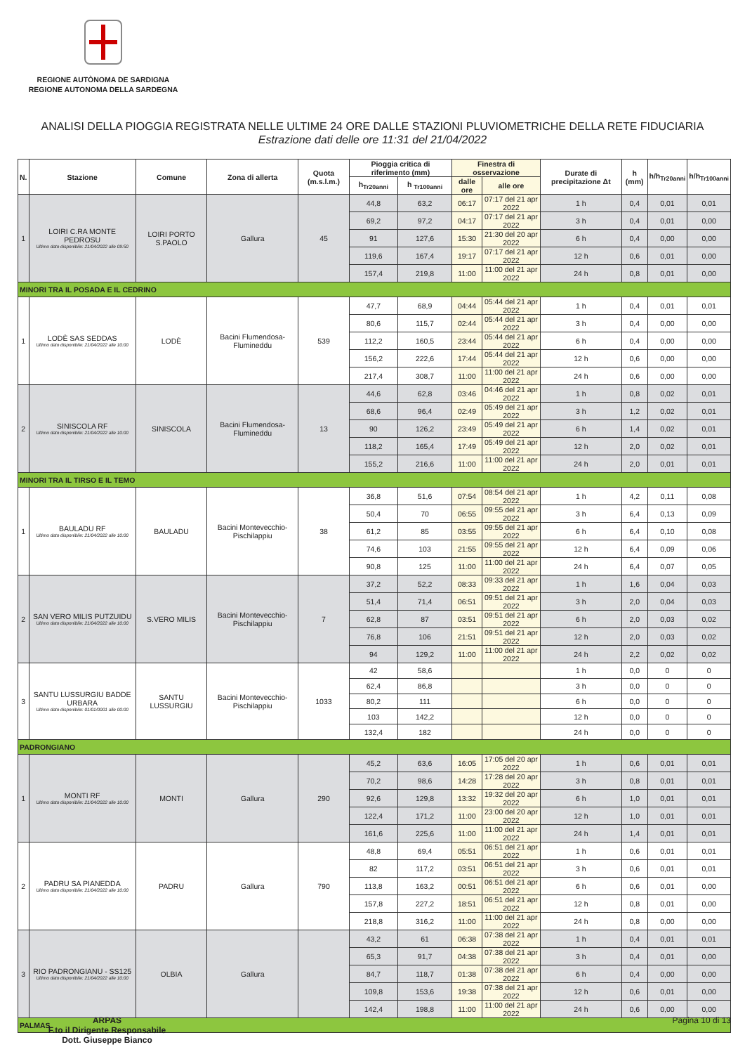REGIONE AUTÒNOMA DE SARDIGNA
REGIONE AUTONOMA DELLA SARDEGNA
ANALISI DELLA PIOGGIA REGISTRATA NELLE ULTIME 24 ORE DALLE STAZIONI PLUVIOMETRICHE DELLA RETE FIDUCIARIA
Estrazione dati delle ore 11:31 del 21/04/2022
| N. | Stazione | Comune | Zona di allerta | Quota (m.s.l.m.) | Pioggia critica di riferimento (mm) | | Finestra di osservazione | | Durate di precipitazione Δt | h (mm) | h/h<sub>Tr20anni</sub> | h/h<sub>Tr100anni</sub> |
| --- | --- | --- | --- | --- | --- | --- | --- | --- | --- | --- | --- | --- |
| | | | | | h<sub>Tr20anni</sub> | h <sub>Tr100anni</sub> | dalle ore | alle ore | | | | |
| 1 | LOIRI C.RA MONTE PEDROSU Ultimo dato disponibile: 21/04/2022 alle 09:50 | LOIRI PORTO S.PAOLO | Gallura | 45 | 44,8 | 63,2 | 06:17 | 07:17 del 21 apr 2022 | 1 h | 0,4 | 0,01 | 0,01 |
| | | | | | 69,2 | 97,2 | 04:17 | 07:17 del 21 apr 2022 | 3 h | 0,4 | 0,01 | 0,00 |
| | | | | | 91 | 127,6 | 15:30 | 21:30 del 20 apr 2022 | 6 h | 0,4 | 0,00 | 0,00 |
| | | | | | 119,6 | 167,4 | 19:17 | 07:17 del 21 apr 2022 | 12 h | 0,6 | 0,01 | 0,00 |
| | | | | | 157,4 | 219,8 | 11:00 | 11:00 del 21 apr 2022 | 24 h | 0,8 | 0,01 | 0,00 |
| MINORI TRA IL POSADA E IL CEDRINO | | | | | | | | | | | | |
| 1 | LODÈ SAS SEDDAS Ultimo dato disponibile: 21/04/2022 alle 10:00 | LODÈ | Bacini Flumendosa-Flumineddu | 539 | 47,7 | 68,9 | 04:44 | 05:44 del 21 apr 2022 | 1 h | 0,4 | 0,01 | 0,01 |
| | | | | | 80,6 | 115,7 | 02:44 | 05:44 del 21 apr 2022 | 3 h | 0,4 | 0,00 | 0,00 |
| | | | | | 112,2 | 160,5 | 23:44 | 05:44 del 21 apr 2022 | 6 h | 0,4 | 0,00 | 0,00 |
| | | | | | 156,2 | 222,6 | 17:44 | 05:44 del 21 apr 2022 | 12 h | 0,6 | 0,00 | 0,00 |
| | | | | | 217,4 | 308,7 | 11:00 | 11:00 del 21 apr 2022 | 24 h | 0,6 | 0,00 | 0,00 |
| 2 | SINISCOLA RF Ultimo dato disponibile: 21/04/2022 alle 10:00 | SINISCOLA | Bacini Flumendosa-Flumineddu | 13 | 44,6 | 62,8 | 03:46 | 04:46 del 21 apr 2022 | 1 h | 0,8 | 0,02 | 0,01 |
| | | | | | 68,6 | 96,4 | 02:49 | 05:49 del 21 apr 2022 | 3 h | 1,2 | 0,02 | 0,01 |
| | | | | | 90 | 126,2 | 23:49 | 05:49 del 21 apr 2022 | 6 h | 1,4 | 0,02 | 0,01 |
| | | | | | 118,2 | 165,4 | 17:49 | 05:49 del 21 apr 2022 | 12 h | 2,0 | 0,02 | 0,01 |
| | | | | | 155,2 | 216,6 | 11:00 | 11:00 del 21 apr 2022 | 24 h | 2,0 | 0,01 | 0,01 |
| MINORI TRA IL TIRSO E IL TEMO | | | | | | | | | | | | |
| 1 | BAULADU RF Ultimo dato disponibile: 21/04/2022 alle 10:00 | BAULADU | Bacini Montevecchio-Pischilappiu | 38 | 36,8 | 51,6 | 07:54 | 08:54 del 21 apr 2022 | 1 h | 4,2 | 0,11 | 0,08 |
| | | | | | 50,4 | 70 | 06:55 | 09:55 del 21 apr 2022 | 3 h | 6,4 | 0,13 | 0,09 |
| | | | | | 61,2 | 85 | 03:55 | 09:55 del 21 apr 2022 | 6 h | 6,4 | 0,10 | 0,08 |
| | | | | | 74,6 | 103 | 21:55 | 09:55 del 21 apr 2022 | 12 h | 6,4 | 0,09 | 0,06 |
| | | | | | 90,8 | 125 | 11:00 | 11:00 del 21 apr 2022 | 24 h | 6,4 | 0,07 | 0,05 |
| 2 | SAN VERO MILIS PUTZUIDU Ultimo dato disponibile: 21/04/2022 alle 10:00 | S.VERO MILIS | Bacini Montevecchio-Pischilappiu | 7 | 37,2 | 52,2 | 08:33 | 09:33 del 21 apr 2022 | 1 h | 1,6 | 0,04 | 0,03 |
| | | | | | 51,4 | 71,4 | 06:51 | 09:51 del 21 apr 2022 | 3 h | 2,0 | 0,04 | 0,03 |
| | | | | | 62,8 | 87 | 03:51 | 09:51 del 21 apr 2022 | 6 h | 2,0 | 0,03 | 0,02 |
| | | | | | 76,8 | 106 | 21:51 | 09:51 del 21 apr 2022 | 12 h | 2,0 | 0,03 | 0,02 |
| | | | | | 94 | 129,2 | 11:00 | 11:00 del 21 apr 2022 | 24 h | 2,2 | 0,02 | 0,02 |
| 3 | SANTU LUSSURGIU BADDE URBARA Ultimo dato disponibile: 01/01/0001 alle 00:00 | SANTU LUSSURGIU | Bacini Montevecchio-Pischilappiu | 1033 | 42 | 58,6 | | | 1 h | 0,0 | 0 | 0 |
| | | | | | 62,4 | 86,8 | | | 3 h | 0,0 | 0 | 0 |
| | | | | | 80,2 | 111 | | | 6 h | 0,0 | 0 | 0 |
| | | | | | 103 | 142,2 | | | 12 h | 0,0 | 0 | 0 |
| | | | | | 132,4 | 182 | | | 24 h | 0,0 | 0 | 0 |
| PADRONGIANO | | | | | | | | | | | | |
| 1 | MONTI RF Ultimo dato disponibile: 21/04/2022 alle 10:00 | MONTI | Gallura | 290 | 45,2 | 63,6 | 16:05 | 17:05 del 20 apr 2022 | 1 h | 0,6 | 0,01 | 0,01 |
| | | | | | 70,2 | 98,6 | 14:28 | 17:28 del 20 apr 2022 | 3 h | 0,8 | 0,01 | 0,01 |
| | | | | | 92,6 | 129,8 | 13:32 | 19:32 del 20 apr 2022 | 6 h | 1,0 | 0,01 | 0,01 |
| | | | | | 122,4 | 171,2 | 11:00 | 23:00 del 20 apr 2022 | 12 h | 1,0 | 0,01 | 0,01 |
| | | | | | 161,6 | 225,6 | 11:00 | 11:00 del 21 apr 2022 | 24 h | 1,4 | 0,01 | 0,01 |
| 2 | PADRU SA PIANEDDA Ultimo dato disponibile: 21/04/2022 alle 10:00 | PADRU | Gallura | 790 | 48,8 | 69,4 | 05:51 | 06:51 del 21 apr 2022 | 1 h | 0,6 | 0,01 | 0,01 |
| | | | | | 82 | 117,2 | 03:51 | 06:51 del 21 apr 2022 | 3 h | 0,6 | 0,01 | 0,01 |
| | | | | | 113,8 | 163,2 | 00:51 | 06:51 del 21 apr 2022 | 6 h | 0,6 | 0,01 | 0,00 |
| | | | | | 157,8 | 227,2 | 18:51 | 06:51 del 21 apr 2022 | 12 h | 0,8 | 0,01 | 0,00 |
| | | | | | 218,8 | 316,2 | 11:00 | 11:00 del 21 apr 2022 | 24 h | 0,8 | 0,00 | 0,00 |
| 3 | RIO PADRONGIANU - SS125 Ultimo dato disponibile: 21/04/2022 alle 10:00 | OLBIA | Gallura | | 43,2 | 61 | 06:38 | 07:38 del 21 apr 2022 | 1 h | 0,4 | 0,01 | 0,01 |
| | | | | | 65,3 | 91,7 | 04:38 | 07:38 del 21 apr 2022 | 3 h | 0,4 | 0,01 | 0,00 |
| | | | | | 84,7 | 118,7 | 01:38 | 07:38 del 21 apr 2022 | 6 h | 0,4 | 0,00 | 0,00 |
| | | | | | 109,8 | 153,6 | 19:38 | 07:38 del 21 apr 2022 | 12 h | 0,6 | 0,01 | 0,00 |
| | | | | | 142,4 | 198,8 | 11:00 | 11:00 del 21 apr 2022 | 24 h | 0,6 | 0,00 | 0,00 |
| PALMAS | | | | | | | | | | | | |
ARPAS
F.to il Dirigente Responsabile
Dott. Giuseppe Bianco
Pagina 10 di 13